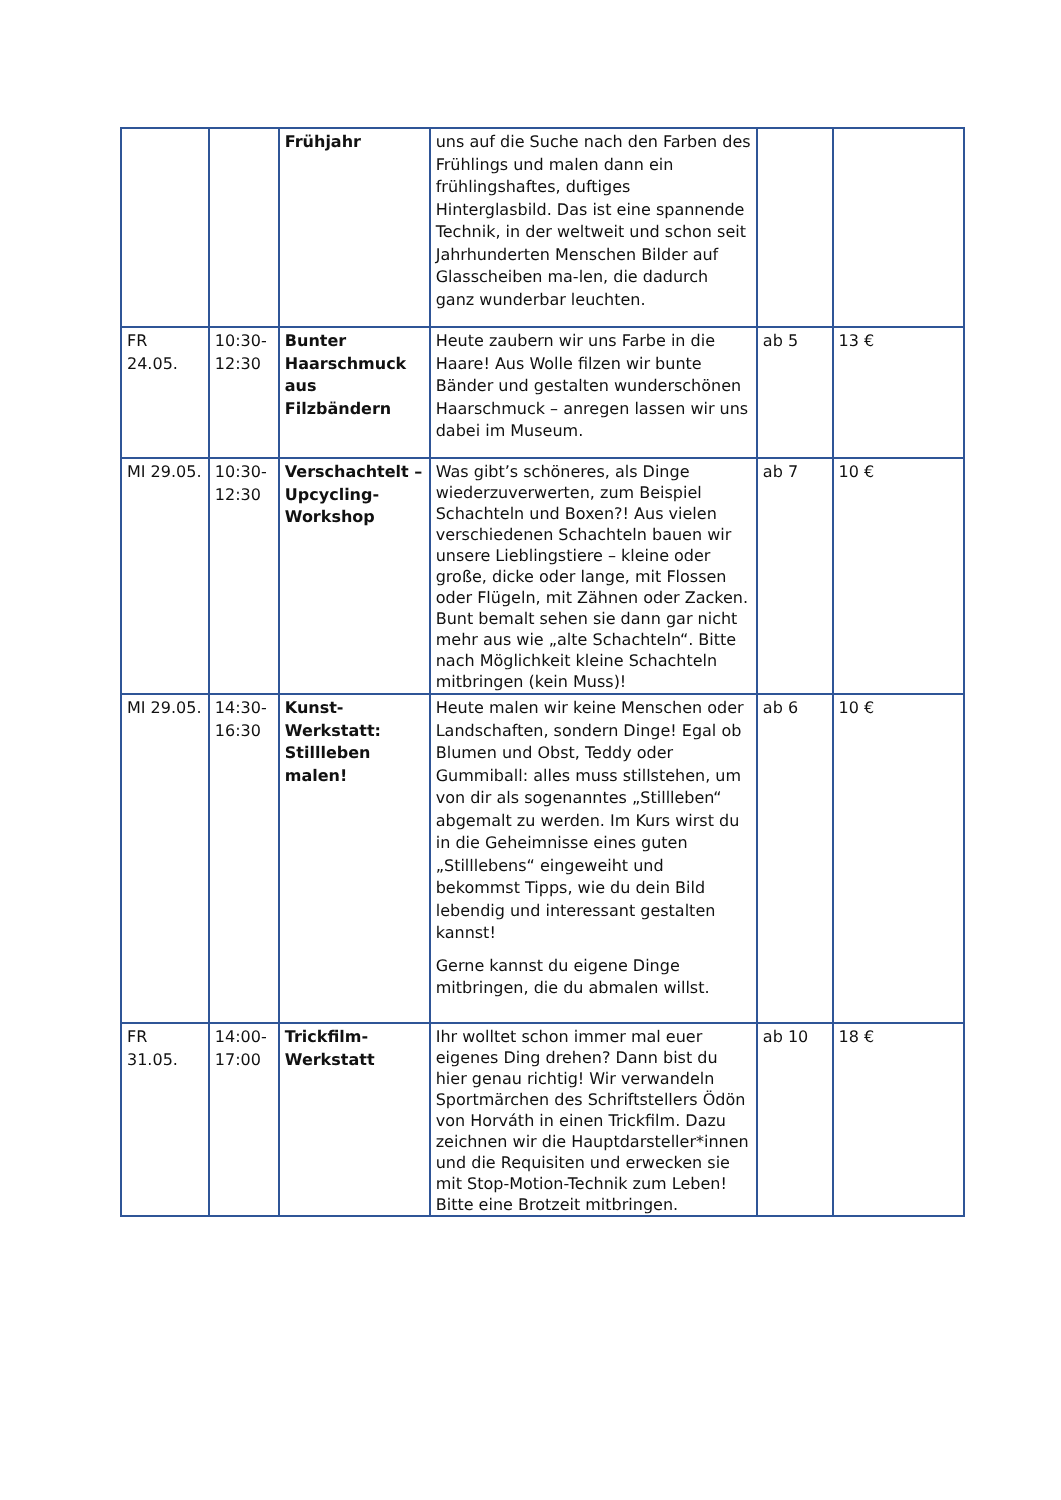| | | Frühjahr | uns auf die Suche nach den Farben des Frühlings und malen dann ein frühlingshaftes, duftiges Hinterglasbild. Das ist eine spannende Technik, in der weltweit und schon seit Jahrhunderten Menschen Bilder auf Glasscheiben ma-len, die dadurch ganz wunderbar leuchten. | | |
| FR 24.05. | 10:30-12:30 | Bunter Haarschmuck aus Filzbändern | Heute zaubern wir uns Farbe in die Haare! Aus Wolle filzen wir bunte Bänder und gestalten wunderschönen Haarschmuck – anregen lassen wir uns dabei im Museum. | ab 5 | 13 € |
| MI 29.05. | 10:30-12:30 | Verschachtelt – Upcycling-Workshop | Was gibt’s schöneres, als Dinge wiederzuverwerten, zum Beispiel Schachteln und Boxen?! Aus vielen verschiedenen Schachteln bauen wir unsere Lieblingstiere – kleine oder große, dicke oder lange, mit Flossen oder Flügeln, mit Zähnen oder Zacken. Bunt bemalt sehen sie dann gar nicht mehr aus wie „alte Schachteln“. Bitte nach Möglichkeit kleine Schachteln mitbringen (kein Muss)! | ab 7 | 10 € |
| MI 29.05. | 14:30-16:30 | Kunst-Werkstatt: Stillleben malen! | Heute malen wir keine Menschen oder Landschaften, sondern Dinge! Egal ob Blumen und Obst, Teddy oder Gummiball: alles muss stillstehen, um von dir als sogenanntes „Stillleben“ abgemalt zu werden. Im Kurs wirst du in die Geheimnisse eines guten „Stilllebens“ eingeweiht und bekommst Tipps, wie du dein Bild lebendig und interessant gestalten kannst! Gerne kannst du eigene Dinge mitbringen, die du abmalen willst. | ab 6 | 10 € |
| FR 31.05. | 14:00-17:00 | Trickfilm-Werkstatt | Ihr wolltet schon immer mal euer eigenes Ding drehen? Dann bist du hier genau richtig! Wir verwandeln Sportmärchen des Schriftstellers Ödön von Horváth in einen Trickfilm. Dazu zeichnen wir die Hauptdarsteller*innen und die Requisiten und erwecken sie mit Stop-Motion-Technik zum Leben! Bitte eine Brotzeit mitbringen. | ab 10 | 18 € |